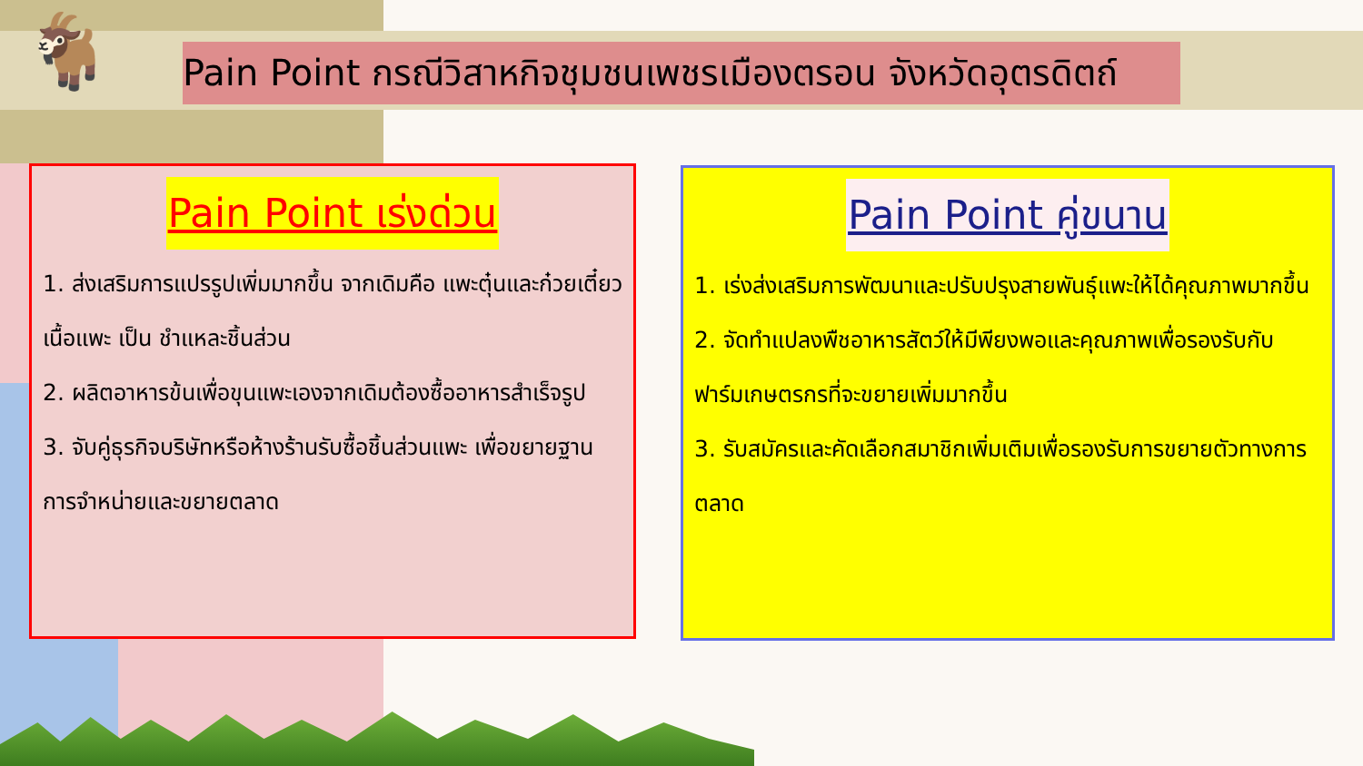🐐 Pain Point กรณีวิสาหกิจชุมชนเพชรเมืองตรอน จังหวัดอุตรดิตถ์
Pain Point เร่งด่วน
1. ส่งเสริมการแปรรูปเพิ่มมากขึ้น จากเดิมคือ แพะตุ๋นและก๋วยเตี๋ยวเนื้อแพะ เป็น ชำแหละชิ้นส่วน
2. ผลิตอาหารข้นเพื่อขุนแพะเองจากเดิมต้องซื้ออาหารสำเร็จรูป
3. จับคู่ธุรกิจบริษัทหรือห้างร้านรับซื้อชิ้นส่วนแพะ เพื่อขยายฐานการจำหน่ายและขยายตลาด
Pain Point คู่ขนาน
1. เร่งส่งเสริมการพัฒนาและปรับปรุงสายพันธุ์แพะให้ได้คุณภาพมากขึ้น
2. จัดทำแปลงพืชอาหารสัตว์ให้มีพียงพอและคุณภาพเพื่อรองรับกับฟาร์มเกษตรกรที่จะขยายเพิ่มมากขึ้น
3. รับสมัครและคัดเลือกสมาชิกเพิ่มเติมเพื่อรองรับการขยายตัวทางการตลาด